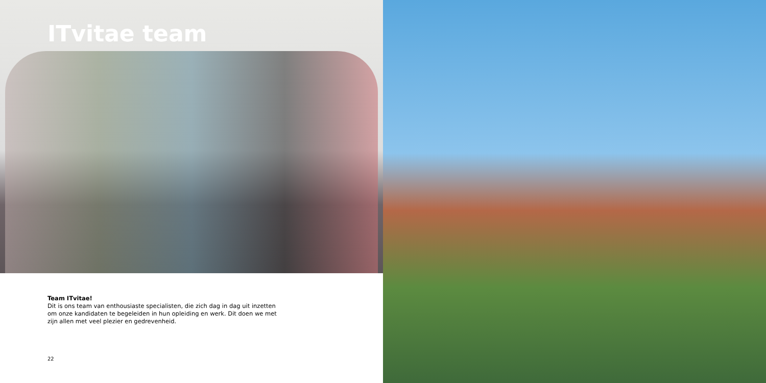ITvitae team
Team ITvitae!
Dit is ons team van enthousiaste specialisten, die zich dag in dag uit inzetten om onze kandidaten te begeleiden in hun opleiding en werk. Dit doen we met zijn allen met veel plezier en gedrevenheid.
22